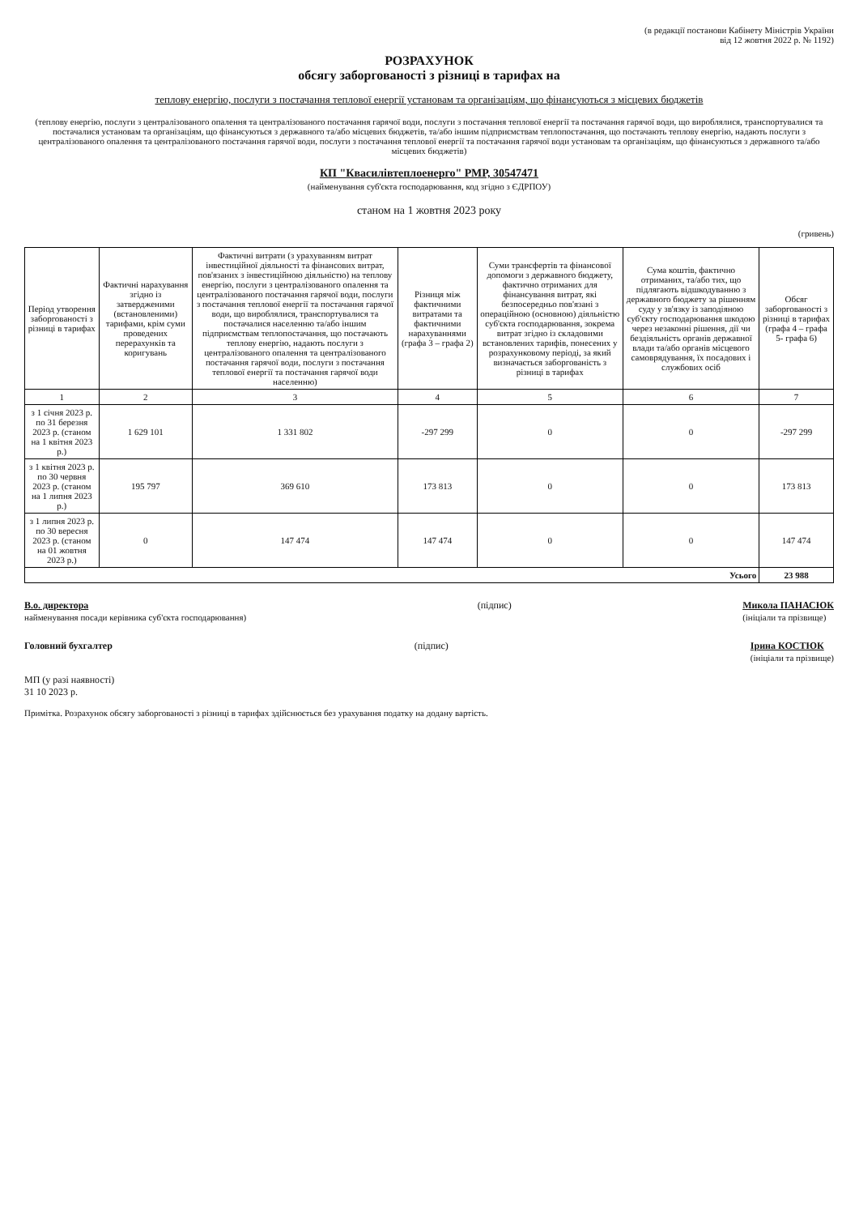(в редакції постанови Кабінету Міністрів України
від 12 жовтня 2022 р. № 1192)
РОЗРАХУНОК
обсягу заборгованості з різниці в тарифах на
теплову енергію, послуги з постачання теплової енергії установам та організаціям, що фінансуються з місцевих бюджетів
(теплову енергію, послуги з централізованого опалення та централізованого постачання гарячої води, послуги з постачання теплової енергії та постачання гарячої води, що вироблялися, транспортувалися та постачалися установам та організаціям, що фінансуються з державного та/або місцевих бюджетів, та/або іншим підприємствам теплопостачання, що постачають теплову енергію, надають послуги з централізованого опалення та централізованого постачання гарячої води, послуги з постачання теплової енергії та постачання гарячої води установам та організаціям, що фінансуються з державного та/або місцевих бюджетів)
КП "Квасилівтеплоенерго" РМР, 30547471
(найменування суб'єкта господарювання, код згідно з ЄДРПОУ)
станом на 1 жовтня 2023 року
(гривень)
| Період утворення заборгованості з різниці в тарифах | Фактичні нарахування згідно із затвердженими (встановленими) тарифами, крім суми проведених перерахунків та коригувань | Фактичні витрати (з урахуванням витрат інвестиційної діяльності та фінансових витрат, пов'язаних з інвестиційною діяльністю) на теплову енергію, послуги з централізованого опалення та централізованого постачання гарячої води, послуги з постачання теплової енергії та постачання гарячої води, що вироблялися, транспортувалися та постачалися населенню та/або іншим підприємствам теплопостачання, що постачають теплову енергію, надають послуги з централізованого опалення та централізованого постачання гарячої води, послуги з постачання теплової енергії та постачання гарячої води населенню) | Різниця між фактичними витратами та фактичними нарахуваннями (графа 3 – графа 2) | Суми трансфертів та фінансової допомоги з державного бюджету, фактично отриманих для фінансування витрат, які безпосередньо пов'язані з операційною (основною) діяльністю суб'єкта господарювання, зокрема витрат згідно із складовими встановлених тарифів, понесених у розрахунковому періоді, за який визначається заборгованість з різниці в тарифах | Сума коштів, фактично отриманих, та/або тих, що підлягають відшкодуванню з державного бюджету за рішенням суду у зв'язку із заподіяною суб'єкту господарювання шкодою через незаконні рішення, дії чи бездіяльність органів державної влади та/або органів місцевого самоврядування, їх посадових і службових осіб | Обсяг заборгованості з різниці в тарифах (графа 4 – графа 5- графа 6) |
| --- | --- | --- | --- | --- | --- | --- |
| 1 | 2 | 3 | 4 | 5 | 6 | 7 |
| з 1 січня 2023 р. по 31 березня 2023 р. (станом на 1 квітня 2023 р.) | 1 629 101 | 1 331 802 | -297 299 | 0 | 0 | -297 299 |
| з 1 квітня 2023 р. по 30 червня 2023 р. (станом на 1 липня 2023 р.) | 195 797 | 369 610 | 173 813 | 0 | 0 | 173 813 |
| з 1 липня 2023 р. по 30 вересня 2023 р. (станом на 01 жовтня 2023 р.) | 0 | 147 474 | 147 474 | 0 | 0 | 147 474 |
| Усього | | | | | | 23 988 |
В.о. директора
найменування посади керівника суб'єкта господарювання)
(підпис) Микола ПАНАСЮК
(ініціали та прізвище)
Головний бухгалтер (підпис) Ірина КОСТЮК
(ініціали та прізвище)
МП (у разі наявності)
31 10 2023 р.
Примітка. Розрахунок обсягу заборгованості з різниці в тарифах здійснюється без урахування податку на додану вартість.